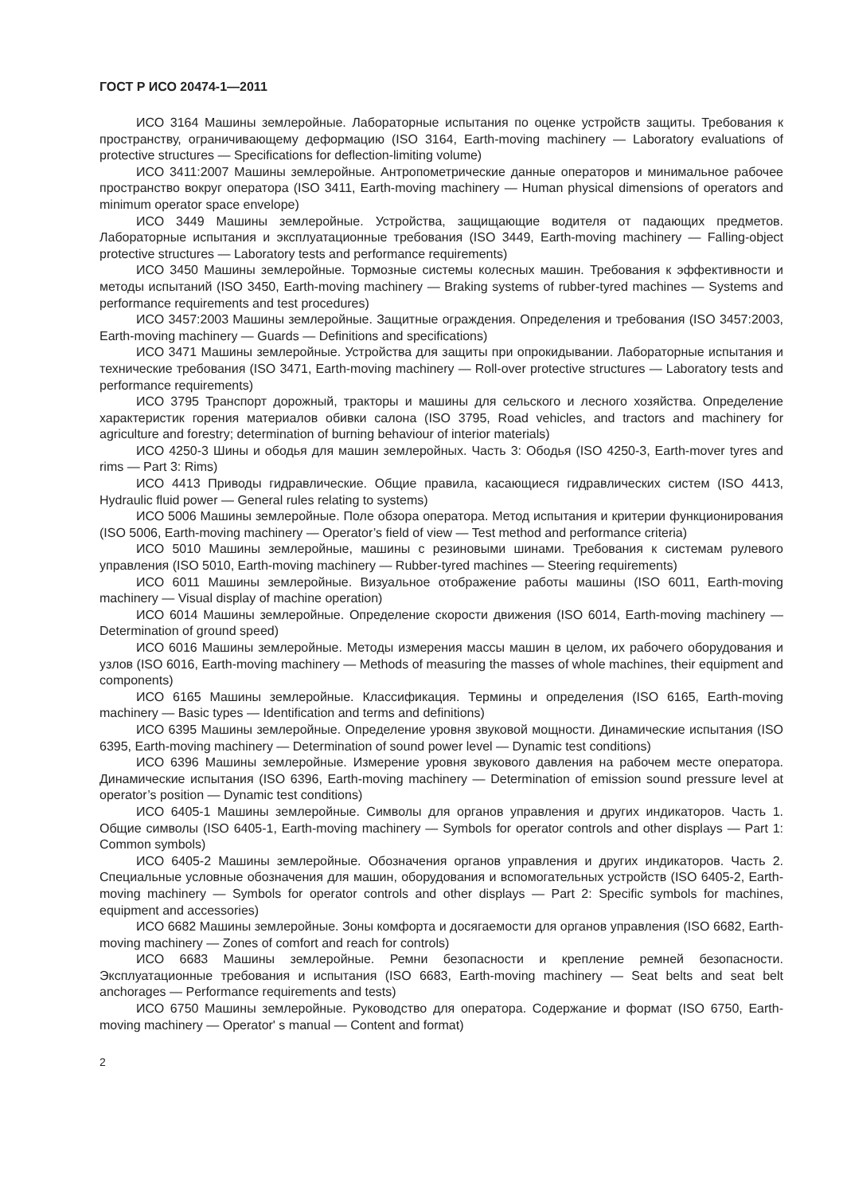ГОСТ Р ИСО 20474-1—2011
ИСО 3164 Машины землеройные. Лабораторные испытания по оценке устройств защиты. Требования к пространству, ограничивающему деформацию (ISO 3164, Earth-moving machinery — Laboratory evaluations of protective structures — Specifications for deflection-limiting volume)
ИСО 3411:2007 Машины землеройные. Антропометрические данные операторов и минимальное рабочее пространство вокруг оператора (ISO 3411, Earth-moving machinery — Human physical dimensions of operators and minimum operator space envelope)
ИСО 3449 Машины землеройные. Устройства, защищающие водителя от падающих предметов. Лабораторные испытания и эксплуатационные требования (ISO 3449, Earth-moving machinery — Falling-object protective structures — Laboratory tests and performance requirements)
ИСО 3450 Машины землеройные. Тормозные системы колесных машин. Требования к эффективности и методы испытаний (ISO 3450, Earth-moving machinery — Braking systems of rubber-tyred machines — Systems and performance requirements and test procedures)
ИСО 3457:2003 Машины землеройные. Защитные ограждения. Определения и требования (ISO 3457:2003, Earth-moving machinery — Guards — Definitions and specifications)
ИСО 3471 Машины землеройные. Устройства для защиты при опрокидывании. Лабораторные испытания и технические требования (ISO 3471, Earth-moving machinery — Roll-over protective structures — Laboratory tests and performance requirements)
ИСО 3795 Транспорт дорожный, тракторы и машины для сельского и лесного хозяйства. Определение характеристик горения материалов обивки салона (ISO 3795, Road vehicles, and tractors and machinery for agriculture and forestry; determination of burning behaviour of interior materials)
ИСО 4250-3 Шины и ободья для машин землеройных. Часть 3: Ободья (ISO 4250-3, Earth-mover tyres and rims — Part 3: Rims)
ИСО 4413 Приводы гидравлические. Общие правила, касающиеся гидравлических систем (ISO 4413, Hydraulic fluid power — General rules relating to systems)
ИСО 5006 Машины землеройные. Поле обзора оператора. Метод испытания и критерии функционирования (ISO 5006, Earth-moving machinery — Operator’s field of view — Test method and performance criteria)
ИСО 5010 Машины землеройные, машины с резиновыми шинами. Требования к системам рулевого управления (ISO 5010, Earth-moving machinery — Rubber-tyred machines — Steering requirements)
ИСО 6011 Машины землеройные. Визуальное отображение работы машины (ISO 6011, Earth-moving machinery — Visual display of machine operation)
ИСО 6014 Машины землеройные. Определение скорости движения (ISO 6014, Earth-moving machinery — Determination of ground speed)
ИСО 6016 Машины землеройные. Методы измерения массы машин в целом, их рабочего оборудования и узлов (ISO 6016, Earth-moving machinery — Methods of measuring the masses of whole machines, their equipment and components)
ИСО 6165 Машины землеройные. Классификация. Термины и определения (ISO 6165, Earth-moving machinery — Basic types — Identification and terms and definitions)
ИСО 6395 Машины землеройные. Определение уровня звуковой мощности. Динамические испытания (ISO 6395, Earth-moving machinery — Determination of sound power level — Dynamic test conditions)
ИСО 6396 Машины землеройные. Измерение уровня звукового давления на рабочем месте оператора. Динамические испытания (ISO 6396, Earth-moving machinery — Determination of emission sound pressure level at operator’s position — Dynamic test conditions)
ИСО 6405-1 Машины землеройные. Символы для органов управления и других индикаторов. Часть 1. Общие символы (ISO 6405-1, Earth-moving machinery — Symbols for operator controls and other displays — Part 1: Common symbols)
ИСО 6405-2 Машины землеройные. Обозначения органов управления и других индикаторов. Часть 2. Специальные условные обозначения для машин, оборудования и вспомогательных устройств (ISO 6405-2, Earth-moving machinery — Symbols for operator controls and other displays — Part 2: Specific symbols for machines, equipment and accessories)
ИСО 6682 Машины землеройные. Зоны комфорта и досягаемости для органов управления (ISO 6682, Earth-moving machinery — Zones of comfort and reach for controls)
ИСО 6683 Машины землеройные. Ремни безопасности и крепление ремней безопасности. Эксплуатационные требования и испытания (ISO 6683, Earth-moving machinery — Seat belts and seat belt anchorages — Performance requirements and tests)
ИСО 6750 Машины землеройные. Руководство для оператора. Содержание и формат (ISO 6750, Earth-moving machinery — Operator' s manual — Content and format)
2